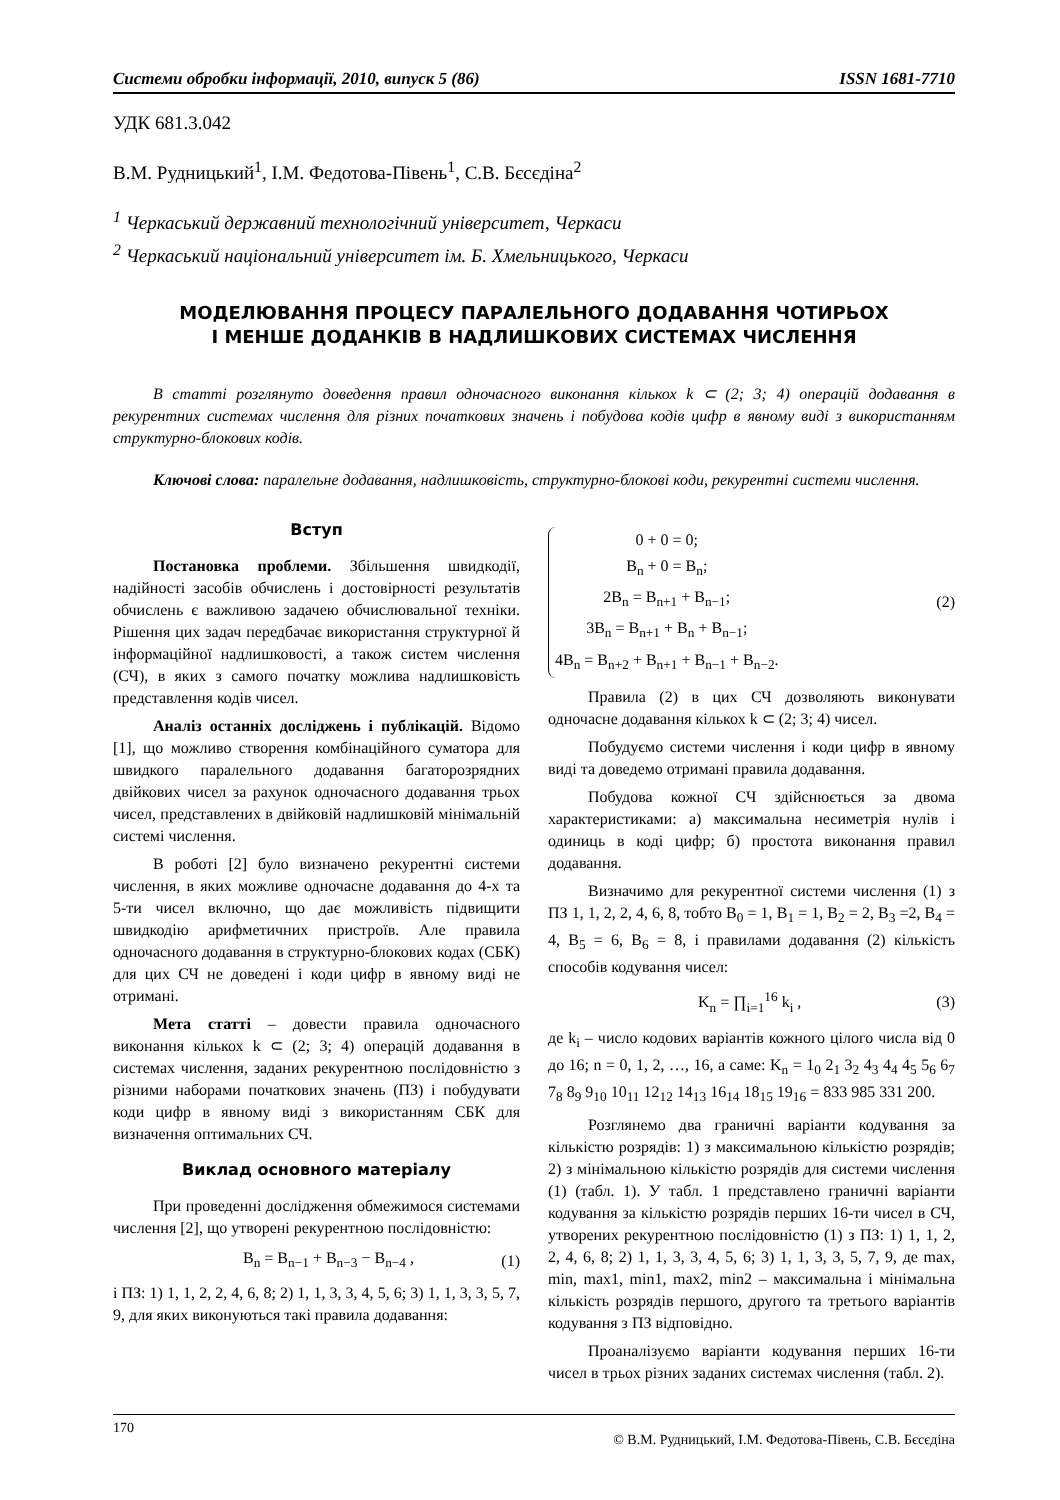Системи обробки інформації, 2010, випуск 5 (86) ISSN 1681-7710
УДК 681.3.042
В.М. Рудницький<sup>1</sup>, І.М. Федотова-Півень<sup>1</sup>, С.В. Бєсєдіна<sup>2</sup>
<sup>1</sup> Черкаський державний технологічний університет, Черкаси
<sup>2</sup> Черкаський національний університет ім. Б. Хмельницького, Черкаси
МОДЕЛЮВАННЯ ПРОЦЕСУ ПАРАЛЕЛЬНОГО ДОДАВАННЯ ЧОТИРЬОХ
І МЕНШЕ ДОДАНКІВ В НАДЛИШКОВИХ СИСТЕМАХ ЧИСЛЕННЯ
В статті розглянуто доведення правил одночасного виконання кількох k ⊂ (2; 3; 4) операцій додавання в рекурентних системах числення для різних початкових значень і побудова кодів цифр в явному виді з використанням структурно-блокових кодів.
Ключові слова: паралельне додавання, надлишковість, структурно-блокові коди, рекурентні системи числення.
Вступ
Постановка проблеми. Збільшення швидкодії, надійності засобів обчислень і достовірності результатів обчислень є важливою задачею обчислювальної техніки. Рішення цих задач передбачає використання структурної й інформаційної надлишковості, а також систем числення (СЧ), в яких з самого початку можлива надлишковість представлення кодів чисел.
Аналіз останніх досліджень і публікацій. Відомо [1], що можливо створення комбінаційного суматора для швидкого паралельного додавання багаторозрядних двійкових чисел за рахунок одночасного додавання трьох чисел, представлених в двійковій надлишковій мінімальній системі числення.
В роботі [2] було визначено рекурентні системи числення, в яких можливе одночасне додавання до 4-х та 5-ти чисел включно, що дає можливість підвищити швидкодію арифметичних пристроїв. Але правила одночасного додавання в структурно-блокових кодах (СБК) для цих СЧ не доведені і коди цифр в явному виді не отримані.
Мета статті – довести правила одночасного виконання кількох k ⊂ (2; 3; 4) операцій додавання в системах числення, заданих рекурентною послідовністю з різними наборами початкових значень (ПЗ) і побудувати коди цифр в явному виді з використанням СБК для визначення оптимальних СЧ.
Виклад основного матеріалу
При проведенні дослідження обмежимося системами числення [2], що утворені рекурентною послідовністю:
B<sub>n</sub> = B<sub>n−1</sub> + B<sub>n−3</sub> − B<sub>n−4</sub> , (1)
і ПЗ: 1) 1, 1, 2, 2, 4, 6, 8; 2) 1, 1, 3, 3, 4, 5, 6; 3) 1, 1, 3, 3, 5, 7, 9, для яких виконуються такі правила додавання:
0 + 0 = 0;
B<sub>n</sub> + 0 = B<sub>n</sub>;
2B<sub>n</sub> = B<sub>n+1</sub> + B<sub>n−1</sub>;
3B<sub>n</sub> = B<sub>n+1</sub> + B<sub>n</sub> + B<sub>n−1</sub>;
4B<sub>n</sub> = B<sub>n+2</sub> + B<sub>n+1</sub> + B<sub>n−1</sub> + B<sub>n−2</sub>.
(2)
Правила (2) в цих СЧ дозволяють виконувати одночасне додавання кількох k ⊂ (2; 3; 4) чисел.
Побудуємо системи числення і коди цифр в явному виді та доведемо отримані правила додавання.
Побудова кожної СЧ здійснюється за двома характеристиками: а) максимальна несиметрія нулів і одиниць в коді цифр; б) простота виконання правил додавання.
Визначимо для рекурентної системи числення (1) з ПЗ 1, 1, 2, 2, 4, 6, 8, тобто B<sub>0</sub> = 1, B<sub>1</sub> = 1, B<sub>2</sub> = 2, B<sub>3</sub> =2, B<sub>4</sub> = 4, B<sub>5</sub> = 6, B<sub>6</sub> = 8, і правилами додавання (2) кількість способів кодування чисел:
K<sub>n</sub> = ∏<sub>i=1</sub><sup>16</sup> k<sub>i</sub> , (3)
де k<sub>i</sub> – число кодових варіантів кожного цілого числа від 0 до 16; n = 0, 1, 2, …, 16, а саме: K<sub>n</sub> = 1<sub>0</sub> 2<sub>1</sub> 3<sub>2</sub> 4<sub>3</sub> 4<sub>4</sub> 4<sub>5</sub> 5<sub>6</sub> 6<sub>7</sub> 7<sub>8</sub> 8<sub>9</sub> 9<sub>10</sub> 10<sub>11</sub> 12<sub>12</sub> 14<sub>13</sub> 16<sub>14</sub> 18<sub>15</sub> 19<sub>16</sub> = 833 985 331 200.
Розглянемо два граничні варіанти кодування за кількістю розрядів: 1) з максимальною кількістю розрядів; 2) з мінімальною кількістю розрядів для системи числення (1) (табл. 1). У табл. 1 представлено граничні варіанти кодування за кількістю розрядів перших 16-ти чисел в СЧ, утворених рекурентною послідовністю (1) з ПЗ: 1) 1, 1, 2, 2, 4, 6, 8; 2) 1, 1, 3, 3, 4, 5, 6; 3) 1, 1, 3, 3, 5, 7, 9, де max, min, max1, min1, max2, min2 – максимальна і мінімальна кількість розрядів першого, другого та третього варіантів кодування з ПЗ відповідно.
Проаналізуємо варіанти кодування перших 16-ти чисел в трьох різних заданих системах числення (табл. 2).
170 © В.М. Рудницький, І.М. Федотова-Півень, С.В. Бєсєдіна